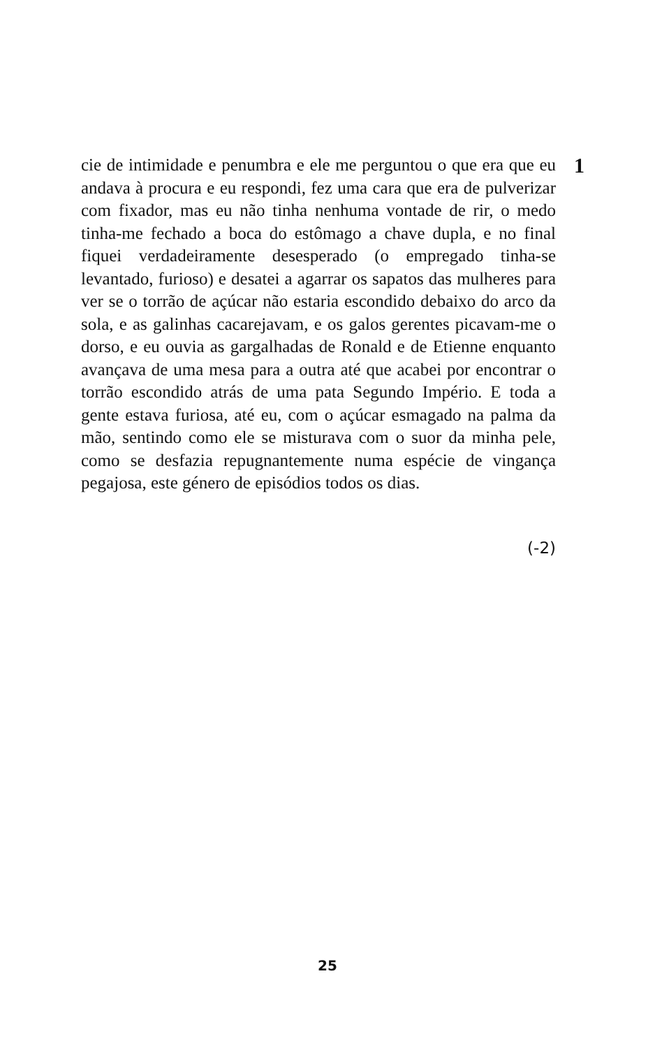cie de intimidade e penumbra e ele me perguntou o que era que eu andava à procura e eu respondi, fez uma cara que era de pulverizar com fixador, mas eu não tinha nenhuma vontade de rir, o medo tinha-me fechado a boca do estômago a chave dupla, e no final fiquei verdadeiramente desesperado (o empregado tinha-se levantado, furioso) e desatei a agarrar os sapatos das mulheres para ver se o torrão de açúcar não estaria escondido debaixo do arco da sola, e as galinhas cacarejavam, e os galos gerentes picavam-me o dorso, e eu ouvia as gargalhadas de Ronald e de Etienne enquanto avançava de uma mesa para a outra até que acabei por encontrar o torrão escondido atrás de uma pata Segundo Império. E toda a gente estava furiosa, até eu, com o açúcar esmagado na palma da mão, sentindo como ele se misturava com o suor da minha pele, como se desfazia repugnantemente numa espécie de vingança pegajosa, este género de episódios todos os dias.
1
(-2)
25